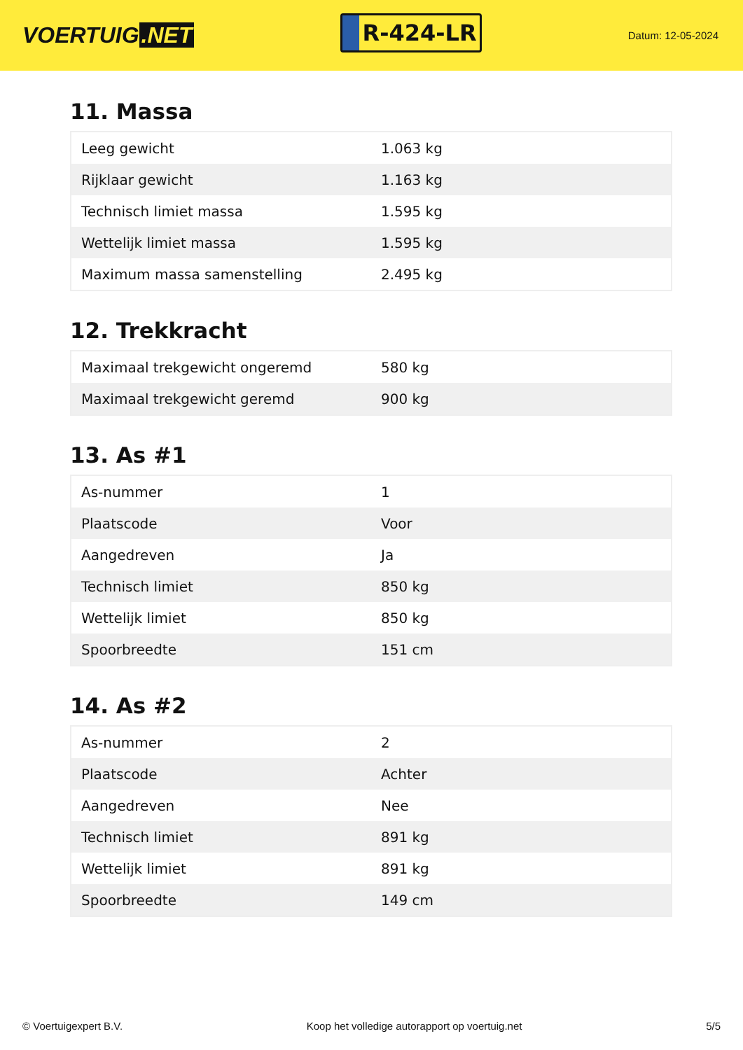VOERTUIG.NET
R-424-LR
Datum: 12-05-2024
11. Massa
| Leeg gewicht | 1.063 kg |
| Rijklaar gewicht | 1.163 kg |
| Technisch limiet massa | 1.595 kg |
| Wettelijk limiet massa | 1.595 kg |
| Maximum massa samenstelling | 2.495 kg |
12. Trekkracht
| Maximaal trekgewicht ongeremd | 580 kg |
| Maximaal trekgewicht geremd | 900 kg |
13. As #1
| As-nummer | 1 |
| Plaatscode | Voor |
| Aangedreven | Ja |
| Technisch limiet | 850 kg |
| Wettelijk limiet | 850 kg |
| Spoorbreedte | 151 cm |
14. As #2
| As-nummer | 2 |
| Plaatscode | Achter |
| Aangedreven | Nee |
| Technisch limiet | 891 kg |
| Wettelijk limiet | 891 kg |
| Spoorbreedte | 149 cm |
© Voertuigexpert B.V. Koop het volledige autorapport op voertuig.net 5/5